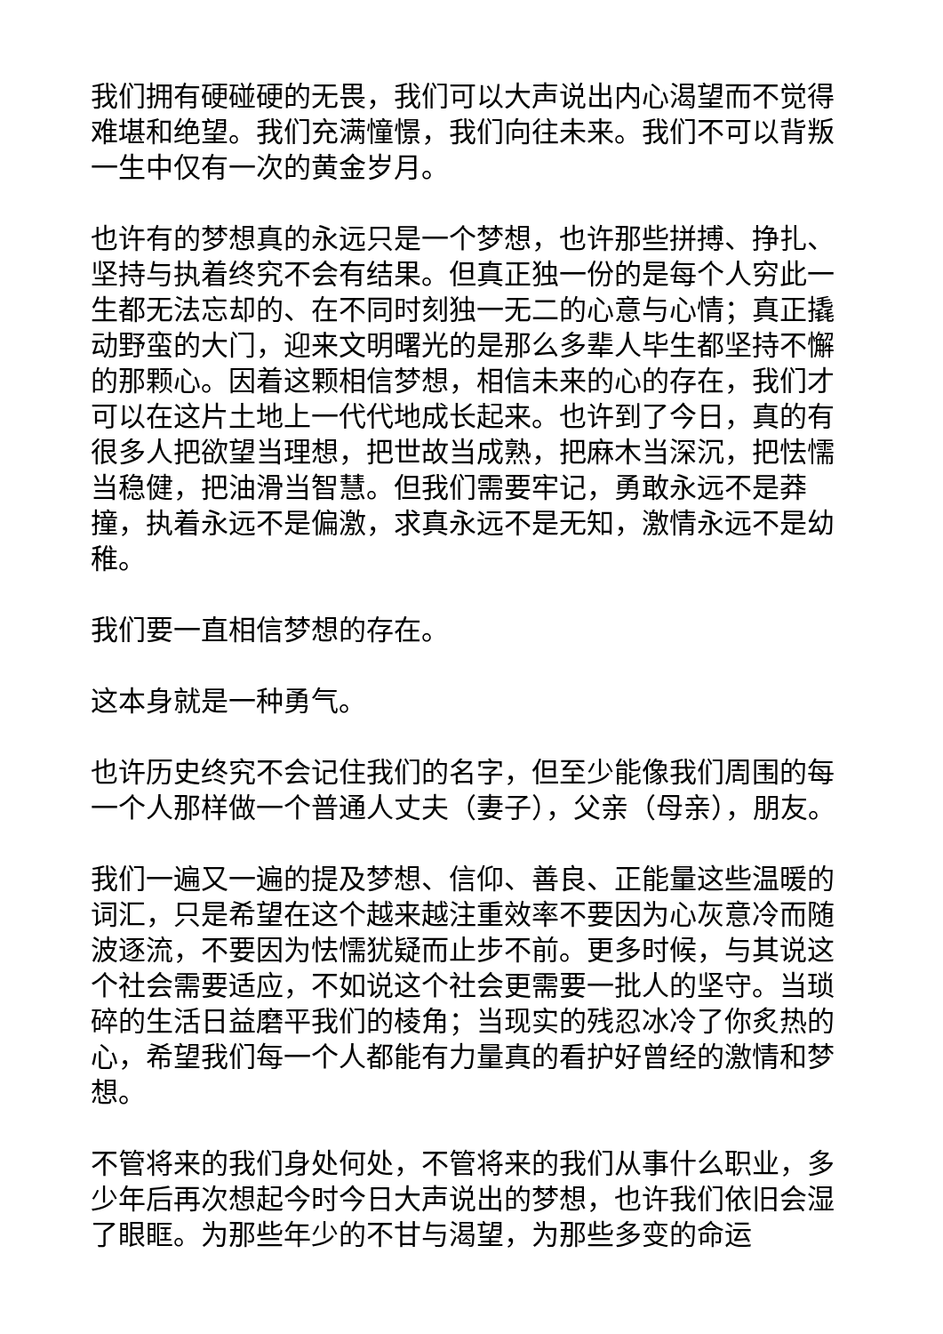我们拥有硬碰硬的无畏，我们可以大声说出内心渴望而不觉得难堪和绝望。我们充满憧憬，我们向往未来。我们不可以背叛一生中仅有一次的黄金岁月。
也许有的梦想真的永远只是一个梦想，也许那些拼搏、挣扎、坚持与执着终究不会有结果。但真正独一份的是每个人穷此一生都无法忘却的、在不同时刻独一无二的心意与心情；真正撬动野蛮的大门，迎来文明曙光的是那么多辈人毕生都坚持不懈的那颗心。因着这颗相信梦想，相信未来的心的存在，我们才可以在这片土地上一代代地成长起来。也许到了今日，真的有很多人把欲望当理想，把世故当成熟，把麻木当深沉，把怯懦当稳健，把油滑当智慧。但我们需要牢记，勇敢永远不是莽撞，执着永远不是偏激，求真永远不是无知，激情永远不是幼稚。
我们要一直相信梦想的存在。
这本身就是一种勇气。
也许历史终究不会记住我们的名字，但至少能像我们周围的每一个人那样做一个普通人丈夫（妻子），父亲（母亲），朋友。
我们一遍又一遍的提及梦想、信仰、善良、正能量这些温暖的词汇，只是希望在这个越来越注重效率不要因为心灰意冷而随波逐流，不要因为怯懦犹疑而止步不前。更多时候，与其说这个社会需要适应，不如说这个社会更需要一批人的坚守。当琐碎的生活日益磨平我们的棱角；当现实的残忍冰冷了你炙热的心，希望我们每一个人都能有力量真的看护好曾经的激情和梦想。
不管将来的我们身处何处，不管将来的我们从事什么职业，多少年后再次想起今时今日大声说出的梦想，也许我们依旧会湿了眼眶。为那些年少的不甘与渴望，为那些多变的命运